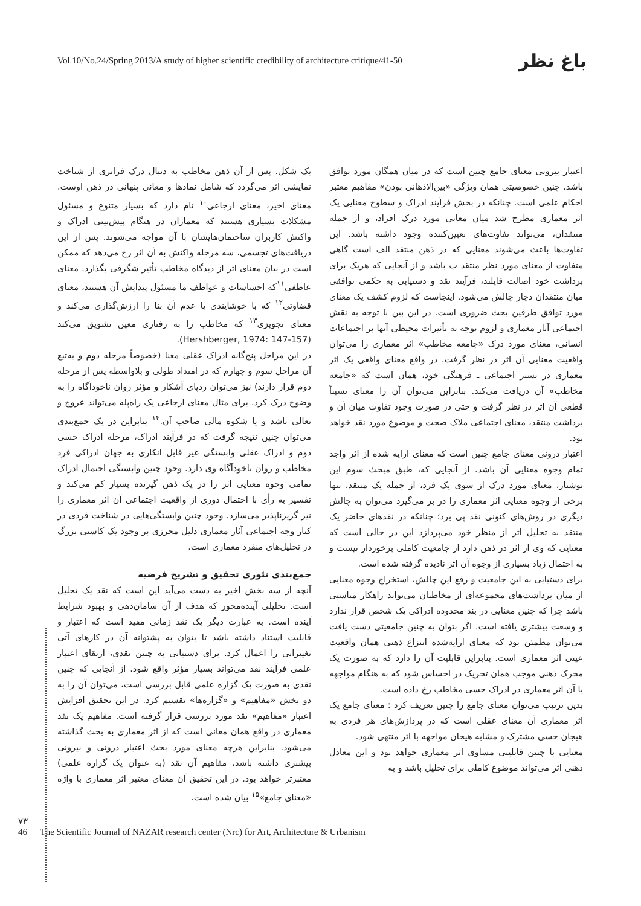Vol.10/No.24/Spring 2013/A study of higher scientific credibility of architecture critique/41-50
باغ نظر
یک شکل. پس از آن ذهن مخاطب به دنبال درک فراتری از شناخت نمایشی اثر می‌گردد که شامل نمادها و معانی پنهانی در ذهن اوست. معنای اخیر، معنای ارجاعی<sup>۱۰</sup> نام دارد که بسیار متنوع و مسئول مشکلات بسیاری هستند که معماران در هنگام پیش‌بینی ادراک و واکنش کاربران ساختمان‌هایشان با آن مواجه می‌شوند. پس از این دریافت‌های تجسمی، سه مرحله واکنش به آن اثر رخ می‌دهد که ممکن است در بیان معنای اثر از دیدگاه مخاطب تأثیر شگرفی بگذارد. معنای عاطفی<sup>۱۱</sup>که احساسات و عواطف ما مسئول پیدایش آن هستند، معنای قضاوتی<sup>۱۲</sup> که با خوشایندی یا عدم آن بنا را ارزش‌گذاری می‌کند و معنای تجویزی<sup>۱۳</sup> که مخاطب را به رفتاری معین تشویق می‌کند (Hershberger, 1974: 147-157).
در این مراحل پنج‌گانه ادراک عقلی معنا (خصوصاً مرحله دوم و به‌تبع آن مراحل سوم و چهارم که در امتداد طولی و بلاواسطه پس از مرحله دوم قرار دارند) نیز می‌توان ردپای آشکار و مؤثر روان ناخودآگاه را به وضوح درک کرد. برای مثال معنای ارجاعی یک راه‌پله می‌تواند عروج و تعالی باشد و یا شکوه مالی صاحب آن.<sup>۱۴</sup> بنابراین در یک جمع‌بندی می‌توان چنین نتیجه گرفت که در فرآیند ادراک، مرحله ادراک حسی دوم و ادراک عقلی وابستگی غیر قابل انکاری به جهان ادراکی فرد مخاطب و روان ناخودآگاه وی دارد. وجود چنین وابستگی احتمال ادراک تمامی وجوه معنایی اثر را در یک ذهن گیرنده بسیار کم می‌کند و تفسیر به رأی با احتمال دوری از واقعیت اجتماعی آن اثر معماری را نیز گریزناپذیر می‌سازد. وجود چنین وابستگی‌هایی در شناخت فردی در کنار وجه اجتماعی آثار معماری دلیل محرزی بر وجود یک کاستی بزرگ در تحلیل‌های منفرد معماری است.
جمع‌بندی تئوری تحقیق و تشریح فرضیه
آنچه از سه بخش اخیر به دست می‌آید این است که نقد یک تحلیل است. تحلیلی آینده‌محور که هدف از آن سامان‌دهی و بهبود شرایط آینده است. به عبارت دیگر یک نقد زمانی مفید است که اعتبار و قابلیت استناد داشته باشد تا بتوان به پشتوانه آن در کارهای آتی تغییراتی را اعمال کرد. برای دستیابی به چنین نقدی، ارتقای اعتبار علمی فرآیند نقد می‌تواند بسیار مؤثر واقع شود. از آنجایی که چنین نقدی به صورت یک گزاره علمی قابل بررسی است، می‌توان آن را به دو بخش «مفاهیم» و «گزاره‌ها» تقسیم کرد. در این تحقیق افزایش اعتبار «مفاهیم» نقد مورد بررسی قرار گرفته است. مفاهیم یک نقد معماری در واقع همان معانی است که از اثر معماری به بحث گذاشته می‌شود. بنابراین هرچه معنای مورد بحث اعتبار درونی و بیرونی بیشتری داشته باشد، مفاهیم آن نقد (به عنوان یک گزاره علمی) معتبرتر خواهد بود. در این تحقیق آن معنای معتبر اثر معماری با واژه «معنای جامع»<sup>۱۵</sup> بیان شده است.
اعتبار بیرونی معنای جامع چنین است که در میان همگان مورد توافق باشد. چنین خصوصیتی همان ویژگی «بین‌الاذهانی بودن» مفاهیم معتبر احکام علمی است. چنانکه در بخش فرآیند ادراک و سطوح معنایی یک اثر معماری مطرح شد میان معانی مورد درک افراد، و از جمله منتقدان، می‌تواند تفاوت‌های تعیین‌کننده وجود داشته باشد. این تفاوت‌ها باعث می‌شوند معنایی که در ذهن منتقد الف است گاهی متفاوت از معنای مورد نظر منتقد ب باشد و از آنجایی که هریک برای برداشت خود اصالت قایلند، فرآیند نقد و دستیابی به حکمی توافقی میان منتقدان دچار چالش می‌شود. اینجاست که لزوم کشف یک معنای مورد توافق طرفین بحث ضروری است. در این بین با توجه به نقش اجتماعی آثار معماری و لزوم توجه به تأثیرات محیطی آنها بر اجتماعات انسانی، معنای مورد درک «جامعه مخاطب» اثر معماری را می‌توان واقعیت معنایی آن اثر در نظر گرفت. در واقع معنای واقعی یک اثر معماری در بستر اجتماعی ـ فرهنگی خود، همان است که «جامعه مخاطب» آن دریافت می‌کند. بنابراین می‌توان آن را معنای نسبتاً قطعی آن اثر در نظر گرفت و حتی در صورت وجود تفاوت میان آن و برداشت منتقد، معنای اجتماعی ملاک صحت و موضوع مورد نقد خواهد بود.
اعتبار درونی معنای جامع چنین است که معنای ارایه شده از اثر واجد تمام وجوه معنایی آن باشد. از آنجایی که، طبق مبحث سوم این نوشتار، معنای مورد درک از سوی یک فرد، از جمله یک منتقد، تنها برخی از وجوه معنایی اثر معماری را در بر می‌گیرد می‌توان به چالش دیگری در روش‌های کنونی نقد پی برد؛ چنانکه در نقدهای حاضر یک منتقد به تحلیل اثر از منظر خود می‌پردازد این در حالی است که معنایی که وی از اثر در ذهن دارد از جامعیت کاملی برخوردار نیست و به احتمال زیاد بسیاری از وجوه آن اثر نادیده گرفته شده است.
برای دستیابی به این جامعیت و رفع این چالش، استخراج وجوه معنایی از میان برداشت‌های مجموعه‌ای از مخاطبان می‌تواند راهکار مناسبی باشد چرا که چنین معنایی در بند محدوده ادراکی یک شخص قرار ندارد و وسعت بیشتری یافته است. اگر بتوان به چنین جامعیتی دست یافت می‌توان مطمئن بود که معنای ارایه‌شده انتزاع ذهنی همان واقعیت عینی اثر معماری است. بنابراین قابلیت آن را دارد که به صورت یک محرک ذهنی موجب همان تحریک در احساس شود که به هنگام مواجهه با آن اثر معماری در ادراک حسی مخاطب رخ داده است.
بدین ترتیب می‌توان معنای جامع را چنین تعریف کرد : معنای جامع یک اثر معماری آن معنای عقلی است که در پردازش‌های هر فردی به هیجان حسی مشترک و مشابه هیجان مواجهه با اثر منتهی شود.
معنایی با چنین قابلیتی مساوی اثر معماری خواهد بود و این معادل ذهنی اثر می‌تواند موضوع کاملی برای تحلیل باشد و به
۷۳
46 The Scientific Journal of NAZAR research center (Nrc) for Art, Architecture & Urbanism